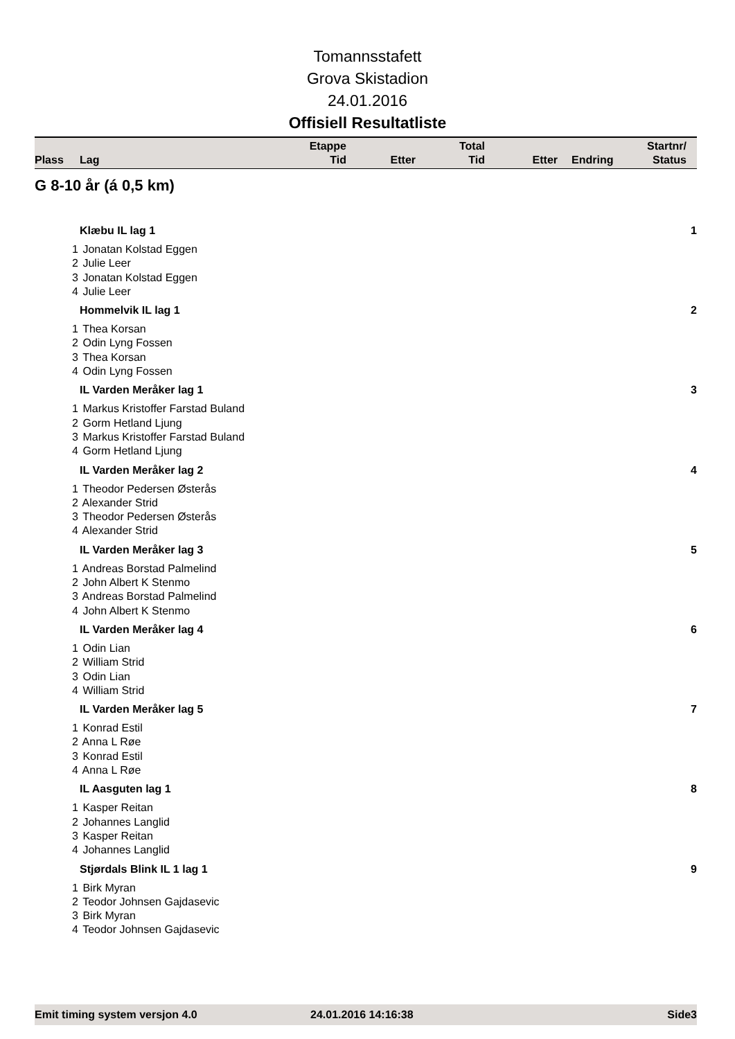Tomannsstafett
Grova Skistadion
24.01.2016
Offisiell Resultatliste
| Plass | Lag | Etappe Tid | Etter | Total Tid | Etter | Endring | Startnr/ Status |
G 8-10 år (á 0,5 km)
Klæbu IL lag 1 1
1 Jonatan Kolstad Eggen
2 Julie Leer
3 Jonatan Kolstad Eggen
4 Julie Leer
Hommelvik IL lag 1 2
1 Thea Korsan
2 Odin Lyng Fossen
3 Thea Korsan
4 Odin Lyng Fossen
IL Varden Meråker lag 1 3
1 Markus Kristoffer Farstad Buland
2 Gorm Hetland Ljung
3 Markus Kristoffer Farstad Buland
4 Gorm Hetland Ljung
IL Varden Meråker lag 2 4
1 Theodor Pedersen Østerås
2 Alexander Strid
3 Theodor Pedersen Østerås
4 Alexander Strid
IL Varden Meråker lag 3 5
1 Andreas Borstad Palmelind
2 John Albert K Stenmo
3 Andreas Borstad Palmelind
4 John Albert K Stenmo
IL Varden Meråker lag 4 6
1 Odin Lian
2 William Strid
3 Odin Lian
4 William Strid
IL Varden Meråker lag 5 7
1 Konrad Estil
2 Anna L Røe
3 Konrad Estil
4 Anna L Røe
IL Aasguten lag 1 8
1 Kasper Reitan
2 Johannes Langlid
3 Kasper Reitan
4 Johannes Langlid
Stjørdals Blink IL 1 lag 1 9
1 Birk Myran
2 Teodor Johnsen Gajdasevic
3 Birk Myran
4 Teodor Johnsen Gajdasevic
Emit timing system versjon 4.0 24.01.2016 14:16:38 Side3